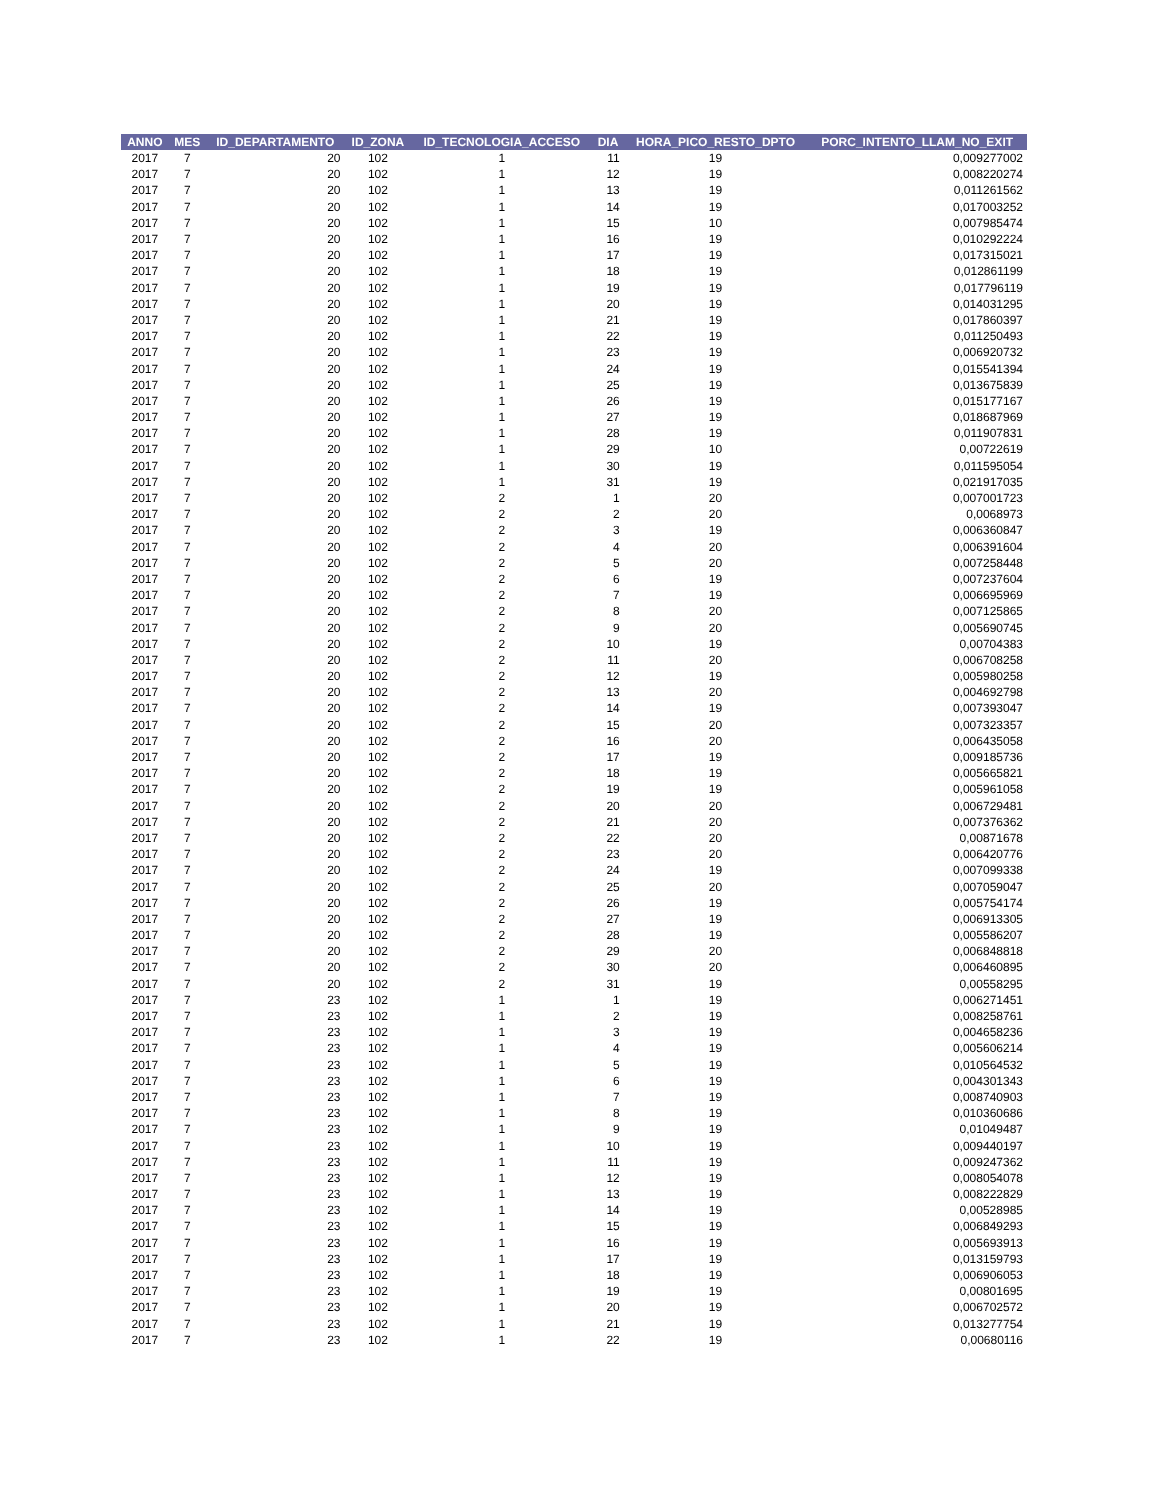| ANNO | MES | ID_DEPARTAMENTO | ID_ZONA | ID_TECNOLOGIA_ACCESO | DIA | HORA_PICO_RESTO_DPTO | PORC_INTENTO_LLAM_NO_EXIT |
| --- | --- | --- | --- | --- | --- | --- | --- |
| 2017 | 7 | 20 | 102 | 1 | 11 | 19 | 0,009277002 |
| 2017 | 7 | 20 | 102 | 1 | 12 | 19 | 0,008220274 |
| 2017 | 7 | 20 | 102 | 1 | 13 | 19 | 0,011261562 |
| 2017 | 7 | 20 | 102 | 1 | 14 | 19 | 0,017003252 |
| 2017 | 7 | 20 | 102 | 1 | 15 | 10 | 0,007985474 |
| 2017 | 7 | 20 | 102 | 1 | 16 | 19 | 0,010292224 |
| 2017 | 7 | 20 | 102 | 1 | 17 | 19 | 0,017315021 |
| 2017 | 7 | 20 | 102 | 1 | 18 | 19 | 0,012861199 |
| 2017 | 7 | 20 | 102 | 1 | 19 | 19 | 0,017796119 |
| 2017 | 7 | 20 | 102 | 1 | 20 | 19 | 0,014031295 |
| 2017 | 7 | 20 | 102 | 1 | 21 | 19 | 0,017860397 |
| 2017 | 7 | 20 | 102 | 1 | 22 | 19 | 0,011250493 |
| 2017 | 7 | 20 | 102 | 1 | 23 | 19 | 0,006920732 |
| 2017 | 7 | 20 | 102 | 1 | 24 | 19 | 0,015541394 |
| 2017 | 7 | 20 | 102 | 1 | 25 | 19 | 0,013675839 |
| 2017 | 7 | 20 | 102 | 1 | 26 | 19 | 0,015177167 |
| 2017 | 7 | 20 | 102 | 1 | 27 | 19 | 0,018687969 |
| 2017 | 7 | 20 | 102 | 1 | 28 | 19 | 0,011907831 |
| 2017 | 7 | 20 | 102 | 1 | 29 | 10 | 0,00722619 |
| 2017 | 7 | 20 | 102 | 1 | 30 | 19 | 0,011595054 |
| 2017 | 7 | 20 | 102 | 1 | 31 | 19 | 0,021917035 |
| 2017 | 7 | 20 | 102 | 2 | 1 | 20 | 0,007001723 |
| 2017 | 7 | 20 | 102 | 2 | 2 | 20 | 0,0068973 |
| 2017 | 7 | 20 | 102 | 2 | 3 | 19 | 0,006360847 |
| 2017 | 7 | 20 | 102 | 2 | 4 | 20 | 0,006391604 |
| 2017 | 7 | 20 | 102 | 2 | 5 | 20 | 0,007258448 |
| 2017 | 7 | 20 | 102 | 2 | 6 | 19 | 0,007237604 |
| 2017 | 7 | 20 | 102 | 2 | 7 | 19 | 0,006695969 |
| 2017 | 7 | 20 | 102 | 2 | 8 | 20 | 0,007125865 |
| 2017 | 7 | 20 | 102 | 2 | 9 | 20 | 0,005690745 |
| 2017 | 7 | 20 | 102 | 2 | 10 | 19 | 0,00704383 |
| 2017 | 7 | 20 | 102 | 2 | 11 | 20 | 0,006708258 |
| 2017 | 7 | 20 | 102 | 2 | 12 | 19 | 0,005980258 |
| 2017 | 7 | 20 | 102 | 2 | 13 | 20 | 0,004692798 |
| 2017 | 7 | 20 | 102 | 2 | 14 | 19 | 0,007393047 |
| 2017 | 7 | 20 | 102 | 2 | 15 | 20 | 0,007323357 |
| 2017 | 7 | 20 | 102 | 2 | 16 | 20 | 0,006435058 |
| 2017 | 7 | 20 | 102 | 2 | 17 | 19 | 0,009185736 |
| 2017 | 7 | 20 | 102 | 2 | 18 | 19 | 0,005665821 |
| 2017 | 7 | 20 | 102 | 2 | 19 | 19 | 0,005961058 |
| 2017 | 7 | 20 | 102 | 2 | 20 | 20 | 0,006729481 |
| 2017 | 7 | 20 | 102 | 2 | 21 | 20 | 0,007376362 |
| 2017 | 7 | 20 | 102 | 2 | 22 | 20 | 0,00871678 |
| 2017 | 7 | 20 | 102 | 2 | 23 | 20 | 0,006420776 |
| 2017 | 7 | 20 | 102 | 2 | 24 | 19 | 0,007099338 |
| 2017 | 7 | 20 | 102 | 2 | 25 | 20 | 0,007059047 |
| 2017 | 7 | 20 | 102 | 2 | 26 | 19 | 0,005754174 |
| 2017 | 7 | 20 | 102 | 2 | 27 | 19 | 0,006913305 |
| 2017 | 7 | 20 | 102 | 2 | 28 | 19 | 0,005586207 |
| 2017 | 7 | 20 | 102 | 2 | 29 | 20 | 0,006848818 |
| 2017 | 7 | 20 | 102 | 2 | 30 | 20 | 0,006460895 |
| 2017 | 7 | 20 | 102 | 2 | 31 | 19 | 0,00558295 |
| 2017 | 7 | 23 | 102 | 1 | 1 | 19 | 0,006271451 |
| 2017 | 7 | 23 | 102 | 1 | 2 | 19 | 0,008258761 |
| 2017 | 7 | 23 | 102 | 1 | 3 | 19 | 0,004658236 |
| 2017 | 7 | 23 | 102 | 1 | 4 | 19 | 0,005606214 |
| 2017 | 7 | 23 | 102 | 1 | 5 | 19 | 0,010564532 |
| 2017 | 7 | 23 | 102 | 1 | 6 | 19 | 0,004301343 |
| 2017 | 7 | 23 | 102 | 1 | 7 | 19 | 0,008740903 |
| 2017 | 7 | 23 | 102 | 1 | 8 | 19 | 0,010360686 |
| 2017 | 7 | 23 | 102 | 1 | 9 | 19 | 0,01049487 |
| 2017 | 7 | 23 | 102 | 1 | 10 | 19 | 0,009440197 |
| 2017 | 7 | 23 | 102 | 1 | 11 | 19 | 0,009247362 |
| 2017 | 7 | 23 | 102 | 1 | 12 | 19 | 0,008054078 |
| 2017 | 7 | 23 | 102 | 1 | 13 | 19 | 0,008222829 |
| 2017 | 7 | 23 | 102 | 1 | 14 | 19 | 0,00528985 |
| 2017 | 7 | 23 | 102 | 1 | 15 | 19 | 0,006849293 |
| 2017 | 7 | 23 | 102 | 1 | 16 | 19 | 0,005693913 |
| 2017 | 7 | 23 | 102 | 1 | 17 | 19 | 0,013159793 |
| 2017 | 7 | 23 | 102 | 1 | 18 | 19 | 0,006906053 |
| 2017 | 7 | 23 | 102 | 1 | 19 | 19 | 0,00801695 |
| 2017 | 7 | 23 | 102 | 1 | 20 | 19 | 0,006702572 |
| 2017 | 7 | 23 | 102 | 1 | 21 | 19 | 0,013277754 |
| 2017 | 7 | 23 | 102 | 1 | 22 | 19 | 0,00680116 |